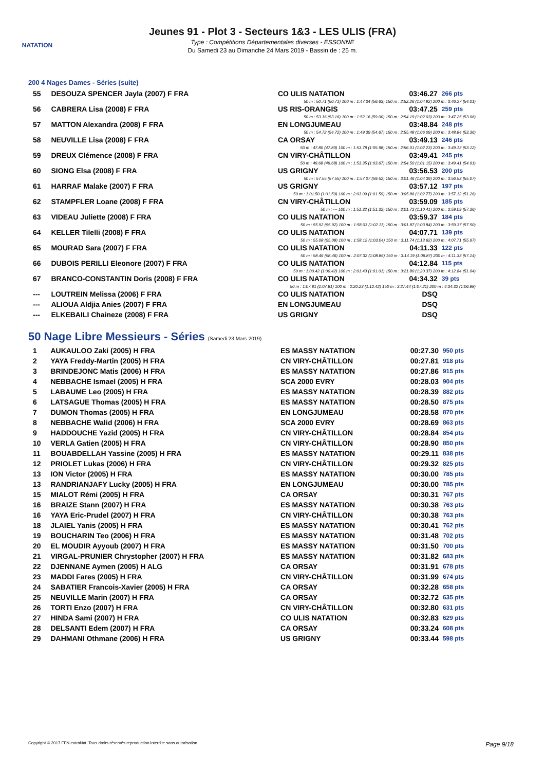NATATION
Jeunes 91 - Plot 3 - Secteurs 1&3 - LES ULIS (FRA)
Type : Compétitions Départementales diverses - ESSONNE
Du Samedi 23 au Dimanche 24 Mars 2019 - Bassin de : 25 m.
200 4 Nages Dames - Séries (suite)
| 55 | DESOUZA SPENCER Jayla (2007) F FRA | CO ULIS NATATION | 03:46.27 | 266 pts |
| 50 m : 50.71 (50.71) 100 m : 1:47.34 (56.63) 150 m : 2:52.26 (1:04.92) 200 m : 3:46.27 (54.01) | | | | |
| 56 | CABRERA Lisa (2008) F FRA | US RIS-ORANGIS | 03:47.25 | 259 pts |
| 50 m : 53.16 (53.16) 100 m : 1:52.16 (59.00) 150 m : 2:54.19 (1:02.03) 200 m : 3:47.25 (53.06) | | | | |
| 57 | MATTON Alexandra (2008) F FRA | EN LONGJUMEAU | 03:48.84 | 248 pts |
| 50 m : 54.72 (54.72) 100 m : 1:49.39 (54.67) 150 m : 2:55.48 (1:06.09) 200 m : 3:48.84 (53.36) | | | | |
| 58 | NEUVILLE Lisa (2008) F FRA | CA ORSAY | 03:49.13 | 246 pts |
| 50 m : 47.80 (47.80) 100 m : 1:53.78 (1:05.98) 150 m : 2:56.01 (1:02.23) 200 m : 3:49.13 (53.12) | | | | |
| 59 | DREUX Clémence (2008) F FRA | CN VIRY-CHÂTILLON | 03:49.41 | 245 pts |
| 50 m : 49.68 (49.68) 100 m : 1:53.35 (1:03.67) 150 m : 2:54.50 (1:01.15) 200 m : 3:49.41 (54.91) | | | | |
| 60 | SIONG Elsa (2008) F FRA | US GRIGNY | 03:56.53 | 200 pts |
| 50 m : 57.55 (57.55) 100 m : 1:57.07 (59.52) 150 m : 3:01.46 (1:04.39) 200 m : 3:56.53 (55.07) | | | | |
| 61 | HARRAF Malake (2007) F FRA | US GRIGNY | 03:57.12 | 197 pts |
| 50 m : 1:01.50 (1:01.50) 100 m : 2:03.09 (1:01.59) 150 m : 3:05.86 (1:02.77) 200 m : 3:57.12 (51.26) | | | | |
| 62 | STAMPFLER Loane (2008) F FRA | CN VIRY-CHÂTILLON | 03:59.09 | 185 pts |
| 50 m : --- 100 m : 1:51.32 (1:51.32) 150 m : 3:01.73 (1:10.41) 200 m : 3:59.09 (57.36) | | | | |
| 63 | VIDEAU Juliette (2008) F FRA | CO ULIS NATATION | 03:59.37 | 184 pts |
| 50 m : 55.92 (55.92) 100 m : 1:58.03 (1:02.11) 150 m : 3:01.87 (1:03.84) 200 m : 3:59.37 (57.50) | | | | |
| 64 | KELLER Tilelli (2008) F FRA | CO ULIS NATATION | 04:07.71 | 139 pts |
| 50 m : 55.08 (55.08) 100 m : 1:58.12 (1:03.04) 150 m : 3:11.74 (1:13.62) 200 m : 4:07.71 (55.97) | | | | |
| 65 | MOURAD Sara (2007) F FRA | CO ULIS NATATION | 04:11.33 | 122 pts |
| 50 m : 58.46 (58.46) 100 m : 2:07.32 (1:08.86) 150 m : 3:14.19 (1:06.87) 200 m : 4:11.33 (57.14) | | | | |
| 66 | DUBOIS PERILLI Eleonore (2007) F FRA | CO ULIS NATATION | 04:12.84 | 115 pts |
| 50 m : 1:00.42 (1:00.42) 100 m : 2:01.43 (1:01.01) 150 m : 3:21.80 (1:20.37) 200 m : 4:12.84 (51.04) | | | | |
| 67 | BRANCO-CONSTANTIN Doris (2008) F FRA | CO ULIS NATATION | 04:34.32 | 39 pts |
| 50 m : 1:07.81 (1:07.81) 100 m : 2:20.23 (1:12.42) 150 m : 3:27.44 (1:07.21) 200 m : 4:34.32 (1:06.88) | | | | |
| --- | LOUTREIN Melissa (2006) F FRA | CO ULIS NATATION | DSQ | |
| --- | ALIOUA Aldjia Anies (2007) F FRA | EN LONGJUMEAU | DSQ | |
| --- | ELKEBAILI Chaineze (2008) F FRA | US GRIGNY | DSQ | |
50 Nage Libre Messieurs - Séries (Samedi 23 Mars 2019)
| 1 | AUKAULOO Zaki (2005) H FRA | ES MASSY NATATION | 00:27.30 | 950 pts |
| 2 | YAYA Freddy-Martin (2005) H FRA | CN VIRY-CHÂTILLON | 00:27.81 | 918 pts |
| 3 | BRINDEJONC Matis (2006) H FRA | ES MASSY NATATION | 00:27.86 | 915 pts |
| 4 | NEBBACHE Ismael (2005) H FRA | SCA 2000 EVRY | 00:28.03 | 904 pts |
| 5 | LABAUME Leo (2005) H FRA | ES MASSY NATATION | 00:28.39 | 882 pts |
| 6 | LATSAGUE Thomas (2005) H FRA | ES MASSY NATATION | 00:28.50 | 875 pts |
| 7 | DUMON Thomas (2005) H FRA | EN LONGJUMEAU | 00:28.58 | 870 pts |
| 8 | NEBBACHE Walid (2006) H FRA | SCA 2000 EVRY | 00:28.69 | 863 pts |
| 9 | HADDOUCHE Yazid (2005) H FRA | CN VIRY-CHÂTILLON | 00:28.84 | 854 pts |
| 10 | VERLA Gatien (2005) H FRA | CN VIRY-CHÂTILLON | 00:28.90 | 850 pts |
| 11 | BOUABDELLAH Yassine (2005) H FRA | ES MASSY NATATION | 00:29.11 | 838 pts |
| 12 | PRIOLET Lukas (2006) H FRA | CN VIRY-CHÂTILLON | 00:29.32 | 825 pts |
| 13 | ION Victor (2005) H FRA | ES MASSY NATATION | 00:30.00 | 785 pts |
| 13 | RANDRIANJAFY Lucky (2005) H FRA | EN LONGJUMEAU | 00:30.00 | 785 pts |
| 15 | MIALOT Rémi (2005) H FRA | CA ORSAY | 00:30.31 | 767 pts |
| 16 | BRAIZE Stann (2007) H FRA | ES MASSY NATATION | 00:30.38 | 763 pts |
| 16 | YAYA Eric-Prudel (2007) H FRA | CN VIRY-CHÂTILLON | 00:30.38 | 763 pts |
| 18 | JLAIEL Yanis (2005) H FRA | ES MASSY NATATION | 00:30.41 | 762 pts |
| 19 | BOUCHARIN Teo (2006) H FRA | ES MASSY NATATION | 00:31.48 | 702 pts |
| 20 | EL MOUDIR Ayyoub (2007) H FRA | ES MASSY NATATION | 00:31.50 | 700 pts |
| 21 | VIRGAL-PRUNIER Chrystopher (2007) H FRA | ES MASSY NATATION | 00:31.82 | 683 pts |
| 22 | DJENNANE Aymen (2005) H ALG | CA ORSAY | 00:31.91 | 678 pts |
| 23 | MADDI Fares (2005) H FRA | CN VIRY-CHÂTILLON | 00:31.99 | 674 pts |
| 24 | SABATIER Francois-Xavier (2005) H FRA | CA ORSAY | 00:32.28 | 658 pts |
| 25 | NEUVILLE Marin (2007) H FRA | CA ORSAY | 00:32.72 | 635 pts |
| 26 | TORTI Enzo (2007) H FRA | CN VIRY-CHÂTILLON | 00:32.80 | 631 pts |
| 27 | HINDA Sami (2007) H FRA | CO ULIS NATATION | 00:32.83 | 629 pts |
| 28 | DELSANTI Edem (2007) H FRA | CA ORSAY | 00:33.24 | 608 pts |
| 29 | DAHMANI Othmane (2006) H FRA | US GRIGNY | 00:33.44 | 598 pts |
Copyright © 2017 FFN-extraNat. Tous droits réservés reproduction interdite sans autorisation. Page 9/18